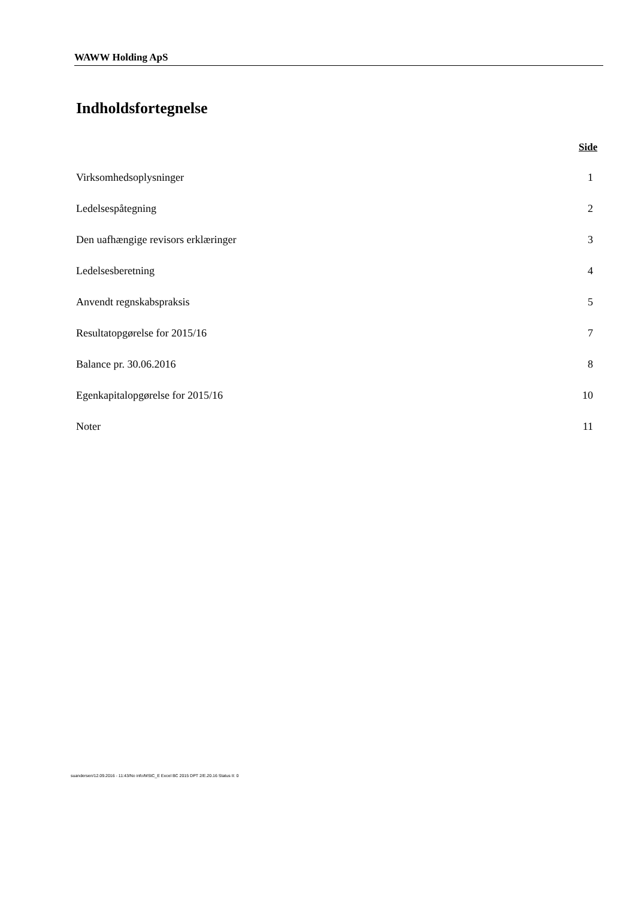WAWW Holding ApS
Indholdsfortegnelse
Side
Virksomhedsoplysninger 1
Ledelsespåtegning 2
Den uafhængige revisors erklæringer 3
Ledelsesberetning 4
Anvendt regnskabspraksis 5
Resultatopgørelse for 2015/16 7
Balance pr. 30.06.2016 8
Egenkapitalopgørelse for 2015/16 10
Noter 11
suandersen/12.09.2016 - 11:43/No info/MStC_E Excel BC 2015 DPT 2/E.20.16 Status II: 0